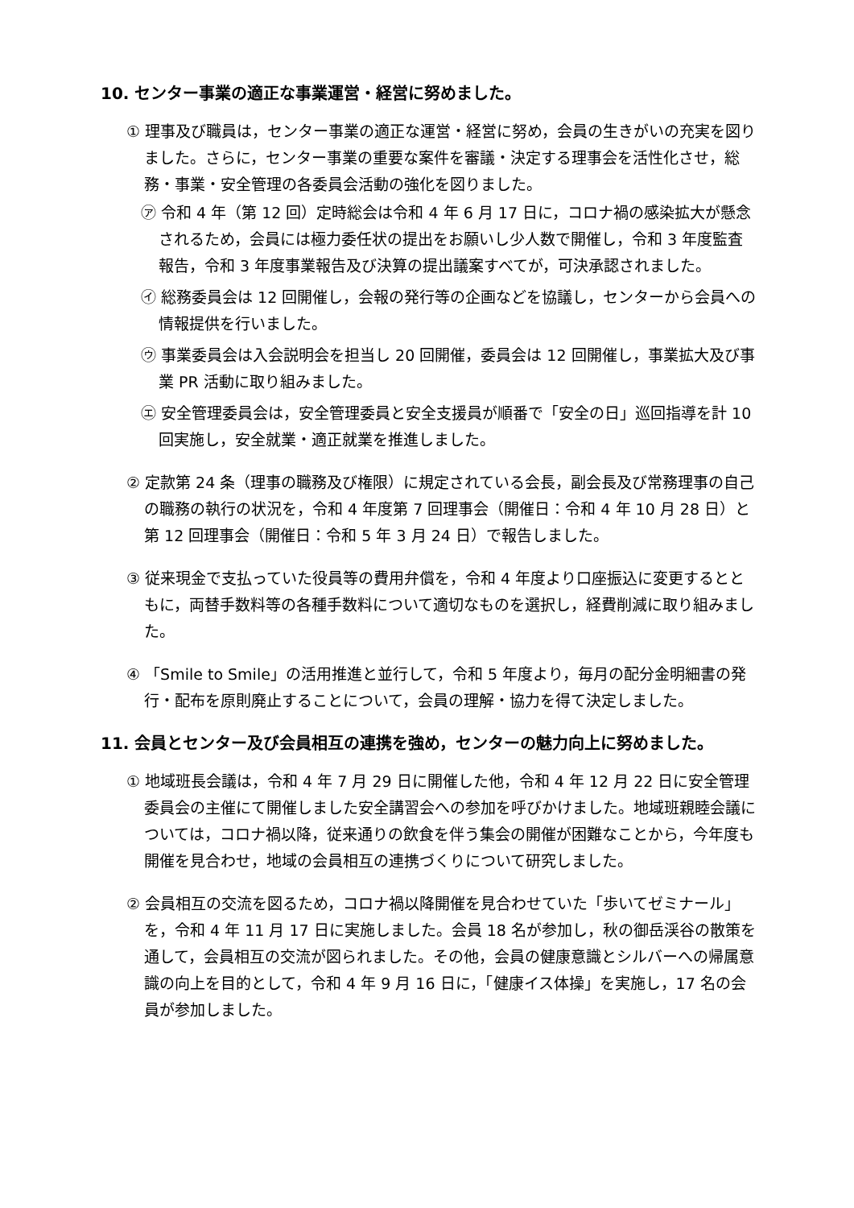10. センター事業の適正な事業運営・経営に努めました。
① 理事及び職員は，センター事業の適正な運営・経営に努め，会員の生きがいの充実を図りました。さらに，センター事業の重要な案件を審議・決定する理事会を活性化させ，総務・事業・安全管理の各委員会活動の強化を図りました。
㋐ 令和 4 年（第 12 回）定時総会は令和 4 年 6 月 17 日に，コロナ禍の感染拡大が懸念されるため，会員には極力委任状の提出をお願いし少人数で開催し，令和 3 年度監査報告，令和 3 年度事業報告及び決算の提出議案すべてが，可決承認されました。
㋑ 総務委員会は 12 回開催し，会報の発行等の企画などを協議し，センターから会員への情報提供を行いました。
㋒ 事業委員会は入会説明会を担当し 20 回開催，委員会は 12 回開催し，事業拡大及び事業 PR 活動に取り組みました。
㋓ 安全管理委員会は，安全管理委員と安全支援員が順番で「安全の日」巡回指導を計 10 回実施し，安全就業・適正就業を推進しました。
② 定款第 24 条（理事の職務及び権限）に規定されている会長，副会長及び常務理事の自己の職務の執行の状況を，令和 4 年度第 7 回理事会（開催日：令和 4 年 10 月 28 日）と第 12 回理事会（開催日：令和 5 年 3 月 24 日）で報告しました。
③ 従来現金で支払っていた役員等の費用弁償を，令和 4 年度より口座振込に変更するとともに，両替手数料等の各種手数料について適切なものを選択し，経費削減に取り組みました。
④ 「Smile to Smile」の活用推進と並行して，令和 5 年度より，毎月の配分金明細書の発行・配布を原則廃止することについて，会員の理解・協力を得て決定しました。
11. 会員とセンター及び会員相互の連携を強め，センターの魅力向上に努めました。
① 地域班長会議は，令和 4 年 7 月 29 日に開催した他，令和 4 年 12 月 22 日に安全管理委員会の主催にて開催しました安全講習会への参加を呼びかけました。地域班親睦会議については，コロナ禍以降，従来通りの飲食を伴う集会の開催が困難なことから，今年度も開催を見合わせ，地域の会員相互の連携づくりについて研究しました。
② 会員相互の交流を図るため，コロナ禍以降開催を見合わせていた「歩いてゼミナール」を，令和 4 年 11 月 17 日に実施しました。会員 18 名が参加し，秋の御岳渓谷の散策を通して，会員相互の交流が図られました。その他，会員の健康意識とシルバーへの帰属意識の向上を目的として，令和 4 年 9 月 16 日に，「健康イス体操」を実施し，17 名の会員が参加しました。